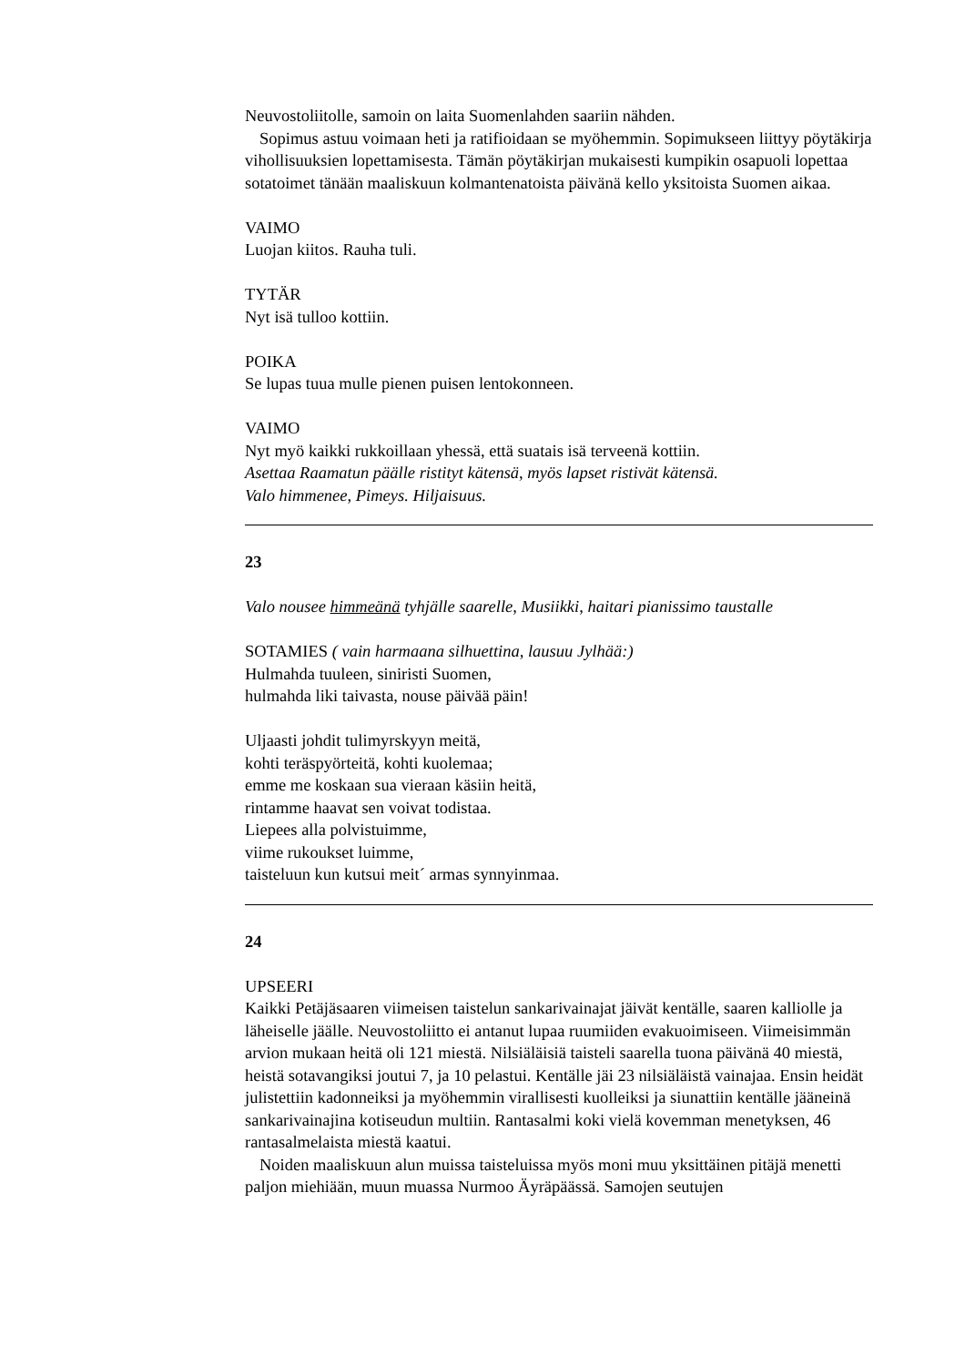Neuvostoliitolle, samoin on laita Suomenlahden saariin nähden.
Sopimus astuu voimaan heti ja ratifioidaan se myöhemmin. Sopimukseen liittyy pöytäkirja vihollisuuksien lopettamisesta. Tämän pöytäkirjan mukaisesti kumpikin osapuoli lopettaa sotatoimet tänään maaliskuun kolmantenatoista päivänä kello yksitoista Suomen aikaa.
VAIMO
Luojan kiitos. Rauha tuli.
TYTÄR
Nyt isä tulloo kottiin.
POIKA
Se lupas tuua mulle pienen puisen lentokonneen.
VAIMO
Nyt myö kaikki rukkoillaan yhessä, että suatais isä terveenä kottiin.
Asettaa Raamatun päälle ristityt kätensä, myös lapset ristivät kätensä.
Valo himmenee, Pimeys. Hiljaisuus.
23
Valo nousee himmeänä tyhjälle saarelle, Musiikki, haitari pianissimo taustalle
SOTAMIES ( vain harmaana silhuettina, lausuu Jylhää:)
Hulmahda tuuleen, siniristi Suomen,
hulmahda liki taivasta, nouse päivää päin!
Uljaasti johdit tulimyrskyyn meitä,
kohti teräspyörteitä, kohti kuolemaa;
emme me koskaan sua vieraan käsiin heitä,
rintamme haavat sen voivat todistaa.
Liepees alla polvistuimme,
viime rukoukset luimme,
taisteluun kun kutsui meit´ armas synnyinmaa.
24
UPSEERI
Kaikki Petäjäsaaren viimeisen taistelun sankarivainajat jäivät kentälle, saaren kalliolle ja läheiselle jäälle. Neuvostoliitto ei antanut lupaa ruumiiden evakuoimiseen. Viimeisimmän arvion mukaan heitä oli 121 miestä. Nilsiäläisiä taisteli saarella tuona päivänä 40 miestä, heistä sotavangiksi joutui 7, ja 10 pelastui. Kentälle jäi 23 nilsiäläistä vainajaa. Ensin heidät julistettiin kadonneiksi ja myöhemmin virallisesti kuolleiksi ja siunattiin kentälle jääneinä sankarivainajina kotiseudun multiin. Rantasalmi koki vielä kovemman menetyksen, 46 rantasalmelaista miestä kaatui.
Noiden maaliskuun alun muissa taisteluissa myös moni muu yksittäinen pitäjä menetti paljon miehiään, muun muassa Nurmoo Äyräpäässä. Samojen seutujen